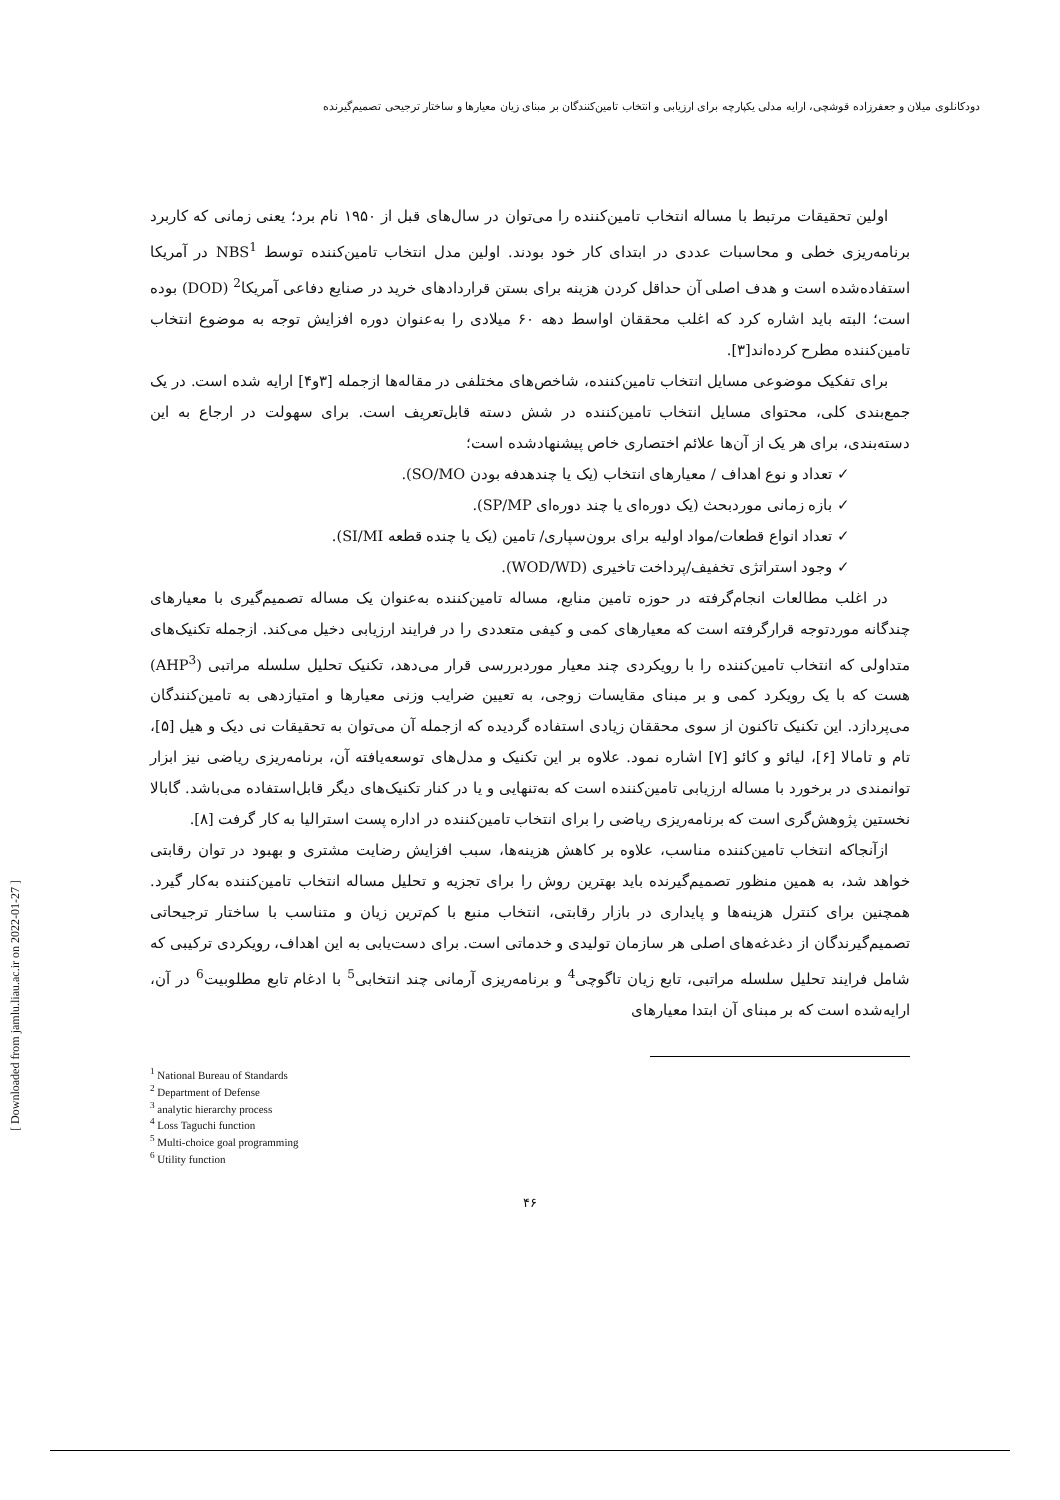دودکانلوی میلان و جعفرزاده قوشچی، ارایه مدلی یکپارچه برای ارزیابی و انتخاب تامین‌کنندگان بر مبنای زیان معیارها و ساختار ترجیحی تصمیم‌گیرنده
اولین تحقیقات مرتبط با مساله انتخاب تامین‌کننده را می‌توان در سال‌های قبل از ۱۹۵۰ نام برد؛ یعنی زمانی که کاربرد برنامه‌ریزی خطی و محاسبات عددی در ابتدای کار خود بودند. اولین مدل انتخاب تامین‌کننده توسط NBS<sup>1</sup> در آمریکا استفاده‌شده است و هدف اصلی آن حداقل کردن هزینه برای بستن قراردادهای خرید در صنایع دفاعی آمریکا<sup>2</sup> (DOD) بوده است؛ البته باید اشاره کرد که اغلب محققان اواسط دهه ۶۰ میلادی را به‌عنوان دوره افزایش توجه به موضوع انتخاب تامین‌کننده مطرح کرده‌اند[۳].
برای تفکیک موضوعی مسایل انتخاب تامین‌کننده، شاخص‌های مختلفی در مقاله‌ها ازجمله [۳و۴] ارایه شده است. در یک جمع‌بندی کلی، محتوای مسایل انتخاب تامین‌کننده در شش دسته قابل‌تعریف است. برای سهولت در ارجاع به این دسته‌بندی، برای هر یک از آن‌ها علائم اختصاری خاص پیشنهادشده است؛
✓ تعداد و نوع اهداف / معیارهای انتخاب (یک یا چندهدفه بودن SO/MO).
✓ بازه زمانی موردبحث (یک دوره‌ای یا چند دوره‌ای SP/MP).
✓ تعداد انواع قطعات/مواد اولیه برای برون‌سپاری/ تامین (یک یا چنده قطعه SI/MI).
✓ وجود استراتژی تخفیف/پرداخت تاخیری (WOD/WD).
در اغلب مطالعات انجام‌گرفته در حوزه تامین منابع، مساله تامین‌کننده به‌عنوان یک مساله تصمیم‌گیری با معیارهای چندگانه موردتوجه قرارگرفته است که معیارهای کمی و کیفی متعددی را در فرایند ارزیابی دخیل می‌کند. ازجمله تکنیک‌های متداولی که انتخاب تامین‌کننده را با رویکردی چند معیار موردبررسی قرار می‌دهد، تکنیک تحلیل سلسله مراتبی (AHP<sup>3</sup>) هست که با یک رویکرد کمی و بر مبنای مقایسات زوجی، به تعیین ضرایب وزنی معیارها و امتیازدهی به تامین‌کنندگان می‌پردازد. این تکنیک تاکنون از سوی محققان زیادی استفاده گردیده که ازجمله آن می‌توان به تحقیقات نی دیک و هیل [۵]، تام و تامالا [۶]، لیائو و کائو [۷] اشاره نمود. علاوه بر این تکنیک و مدل‌های توسعه‌یافته آن، برنامه‌ریزی ریاضی نیز ابزار توانمندی در برخورد با مساله ارزیابی تامین‌کننده است که به‌تنهایی و یا در کنار تکنیک‌های دیگر قابل‌استفاده می‌باشد. گابالا نخستین پژوهش‌گری است که برنامه‌ریزی ریاضی را برای انتخاب تامین‌کننده در اداره پست استرالیا به کار گرفت [۸].
ازآنجاکه انتخاب تامین‌کننده مناسب، علاوه بر کاهش هزینه‌ها، سبب افزایش رضایت مشتری و بهبود در توان رقابتی خواهد شد، به همین منظور تصمیم‌گیرنده باید بهترین روش را برای تجزیه و تحلیل مساله انتخاب تامین‌کننده به‌کار گیرد. همچنین برای کنترل هزینه‌ها و پایداری در بازار رقابتی، انتخاب منبع با کم‌ترین زیان و متناسب با ساختار ترجیحاتی تصمیم‌گیرندگان از دغدغه‌های اصلی هر سازمان تولیدی و خدماتی است. برای دست‌یابی به این اهداف، رویکردی ترکیبی که شامل فرایند تحلیل سلسله مراتبی، تابع زیان تاگوچی<sup>4</sup> و برنامه‌ریزی آرمانی چند انتخابی<sup>5</sup> با ادغام تابع مطلوبیت<sup>6</sup> در آن، ارایه‌شده است که بر مبنای آن ابتدا معیارهای
<sup>1</sup> National Bureau of Standards
<sup>2</sup> Department of Defense
<sup>3</sup> analytic hierarchy process
<sup>4</sup> Loss Taguchi function
<sup>5</sup> Multi-choice goal programming
<sup>6</sup> Utility function
۴۶
[ Downloaded from jamlu.liau.ac.ir on 2022-01-27 ]